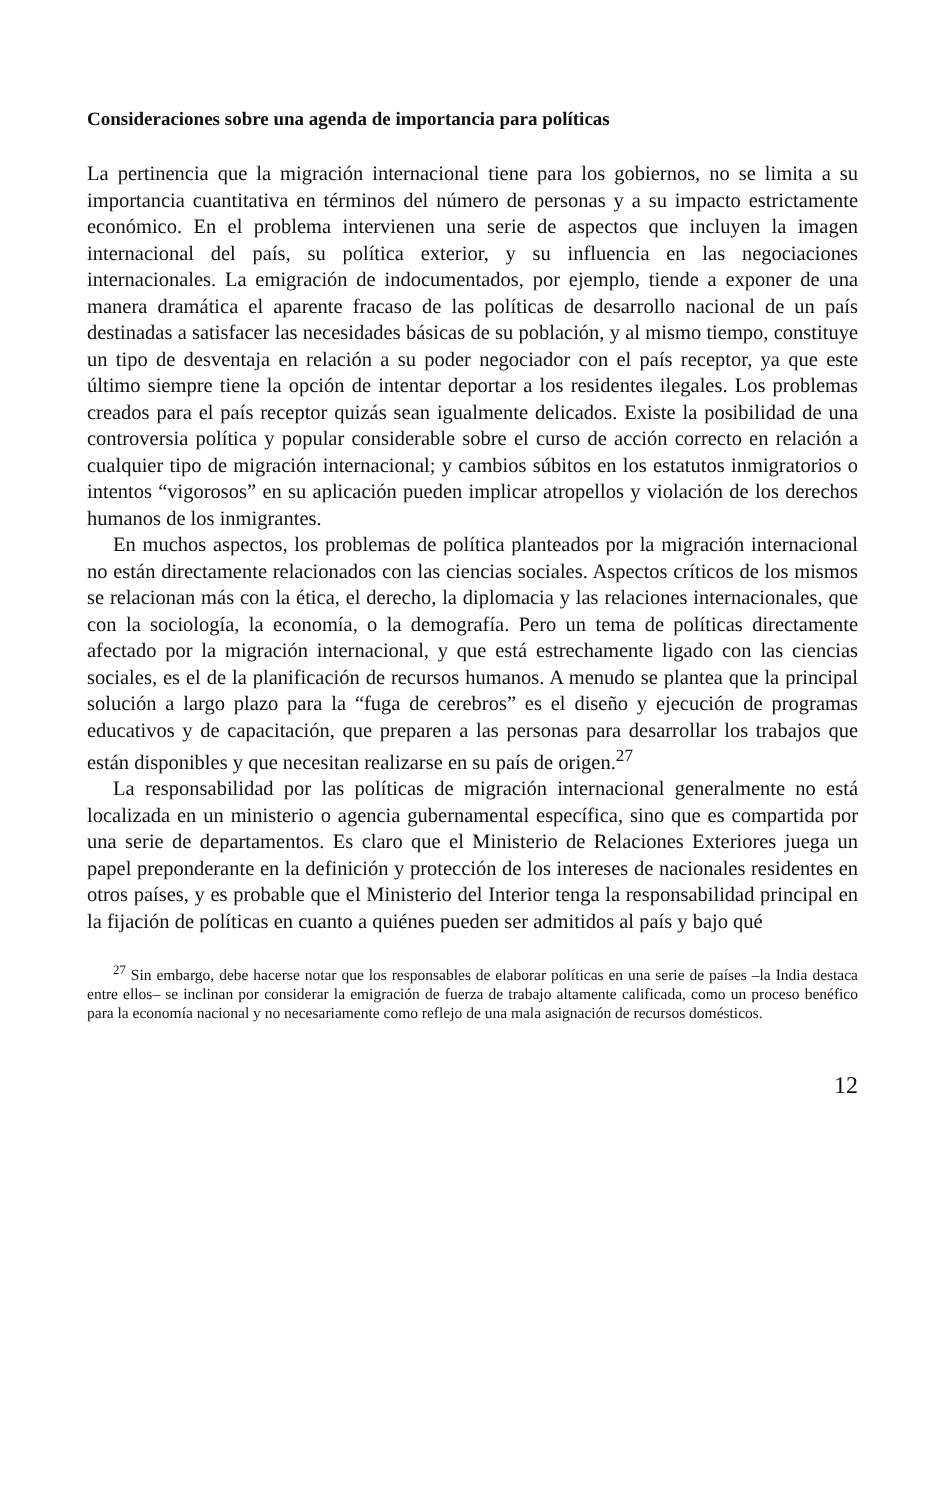Consideraciones sobre una agenda de importancia para políticas
La pertinencia que la migración internacional tiene para los gobiernos, no se limita a su importancia cuantitativa en términos del número de personas y a su impacto estrictamente económico. En el problema intervienen una serie de aspectos que incluyen la imagen internacional del país, su política exterior, y su influencia en las negociaciones internacionales. La emigración de indocumentados, por ejemplo, tiende a exponer de una manera dramática el aparente fracaso de las políticas de desarrollo nacional de un país destinadas a satisfacer las necesidades básicas de su población, y al mismo tiempo, constituye un tipo de desventaja en relación a su poder negociador con el país receptor, ya que este último siempre tiene la opción de intentar deportar a los residentes ilegales. Los problemas creados para el país receptor quizás sean igualmente delicados. Existe la posibilidad de una controversia política y popular considerable sobre el curso de acción correcto en relación a cualquier tipo de migración internacional; y cambios súbitos en los estatutos inmigratorios o intentos “vigorosos” en su aplicación pueden implicar atropellos y violación de los derechos humanos de los inmigrantes.
En muchos aspectos, los problemas de política planteados por la migración internacional no están directamente relacionados con las ciencias sociales. Aspectos críticos de los mismos se relacionan más con la ética, el derecho, la diplomacia y las relaciones internacionales, que con la sociología, la economía, o la demografía. Pero un tema de políticas directamente afectado por la migración internacional, y que está estrechamente ligado con las ciencias sociales, es el de la planificación de recursos humanos. A menudo se plantea que la principal solución a largo plazo para la “fuga de cerebros” es el diseño y ejecución de programas educativos y de capacitación, que preparen a las personas para desarrollar los trabajos que están disponibles y que necesitan realizarse en su país de origen.<sup>27</sup>
La responsabilidad por las políticas de migración internacional generalmente no está localizada en un ministerio o agencia gubernamental específica, sino que es compartida por una serie de departamentos. Es claro que el Ministerio de Relaciones Exteriores juega un papel preponderante en la definición y protección de los intereses de nacionales residentes en otros países, y es probable que el Ministerio del Interior tenga la responsabilidad principal en la fijación de políticas en cuanto a quiénes pueden ser admitidos al país y bajo qué
<sup>27</sup> Sin embargo, debe hacerse notar que los responsables de elaborar políticas en una serie de países –la India destaca entre ellos– se inclinan por considerar la emigración de fuerza de trabajo altamente calificada, como un proceso benéfico para la economía nacional y no necesariamente como reflejo de una mala asignación de recursos domésticos.
12